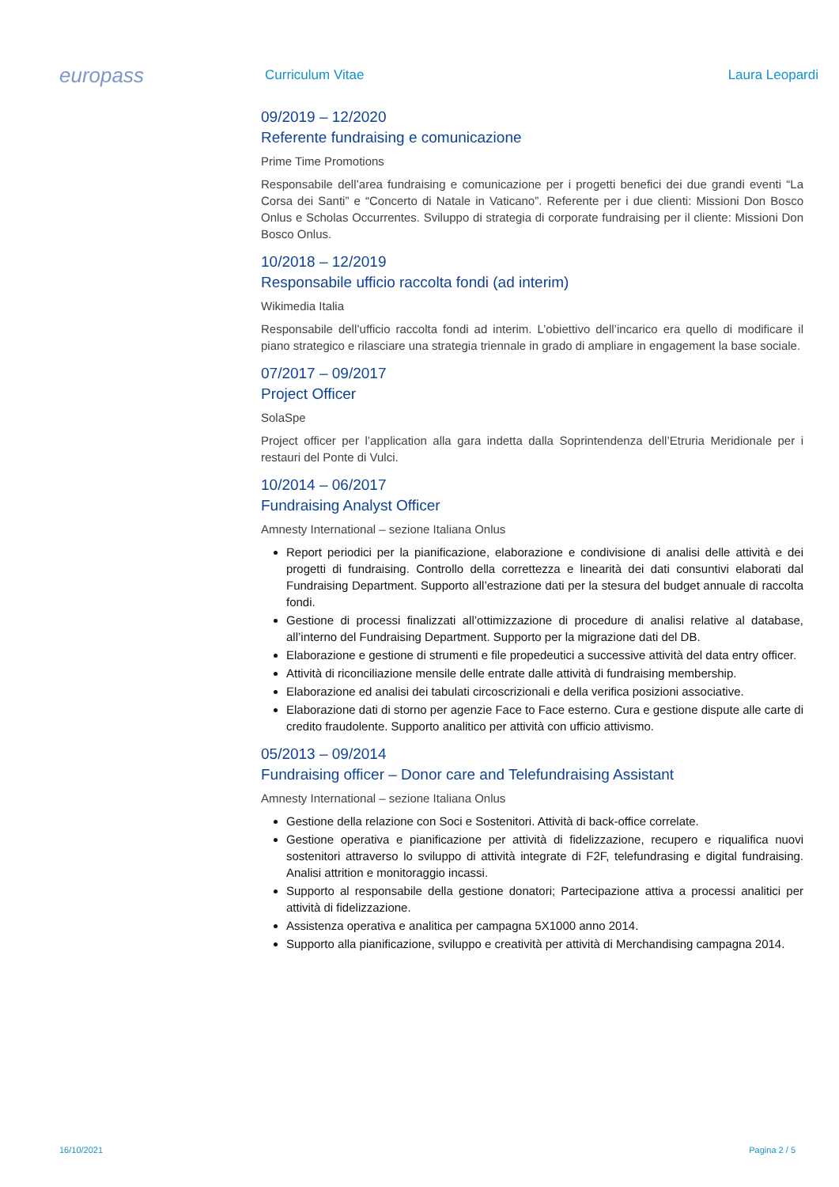europass
Curriculum Vitae
Laura Leopardi
09/2019 – 12/2020
Referente fundraising e comunicazione
Prime Time Promotions
Responsabile dell’area fundraising e comunicazione per i progetti benefici dei due grandi eventi “La Corsa dei Santi” e “Concerto di Natale in Vaticano”. Referente per i due clienti: Missioni Don Bosco Onlus e Scholas Occurrentes. Sviluppo di strategia di corporate fundraising per il cliente: Missioni Don Bosco Onlus.
10/2018 – 12/2019
Responsabile ufficio raccolta fondi (ad interim)
Wikimedia Italia
Responsabile dell’ufficio raccolta fondi ad interim. L’obiettivo dell’incarico era quello di modificare il piano strategico e rilasciare una strategia triennale in grado di ampliare in engagement la base sociale.
07/2017 – 09/2017
Project Officer
SolaSpe
Project officer per l’application alla gara indetta dalla Soprintendenza dell’Etruria Meridionale per i restauri del Ponte di Vulci.
10/2014 – 06/2017
Fundraising Analyst Officer
Amnesty International – sezione Italiana Onlus
Report periodici per la pianificazione, elaborazione e condivisione di analisi delle attività e dei progetti di fundraising. Controllo della correttezza e linearità dei dati consuntivi elaborati dal Fundraising Department. Supporto all’estrazione dati per la stesura del budget annuale di raccolta fondi.
Gestione di processi finalizzati all’ottimizzazione di procedure di analisi relative al database, all’interno del Fundraising Department. Supporto per la migrazione dati del DB.
Elaborazione e gestione di strumenti e file propedeutici a successive attività del data entry officer.
Attività di riconciliazione mensile delle entrate dalle attività di fundraising membership.
Elaborazione ed analisi dei tabulati circoscrizionali e della verifica posizioni associative.
Elaborazione dati di storno per agenzie Face to Face esterno. Cura e gestione dispute alle carte di credito fraudolente. Supporto analitico per attività con ufficio attivismo.
05/2013 – 09/2014
Fundraising officer – Donor care and Telefundraising Assistant
Amnesty International – sezione Italiana Onlus
Gestione della relazione con Soci e Sostenitori. Attività di back-office correlate.
Gestione operativa e pianificazione per attività di fidelizzazione, recupero e riqualifica nuovi sostenitori attraverso lo sviluppo di attività integrate di F2F, telefundrasing e digital fundraising. Analisi attrition e monitoraggio incassi.
Supporto al responsabile della gestione donatori; Partecipazione attiva a processi analitici per attività di fidelizzazione.
Assistenza operativa e analitica per campagna 5X1000 anno 2014.
Supporto alla pianificazione, sviluppo e creatività per attività di Merchandising campagna 2014.
16/10/2021 Pagina 2 / 5